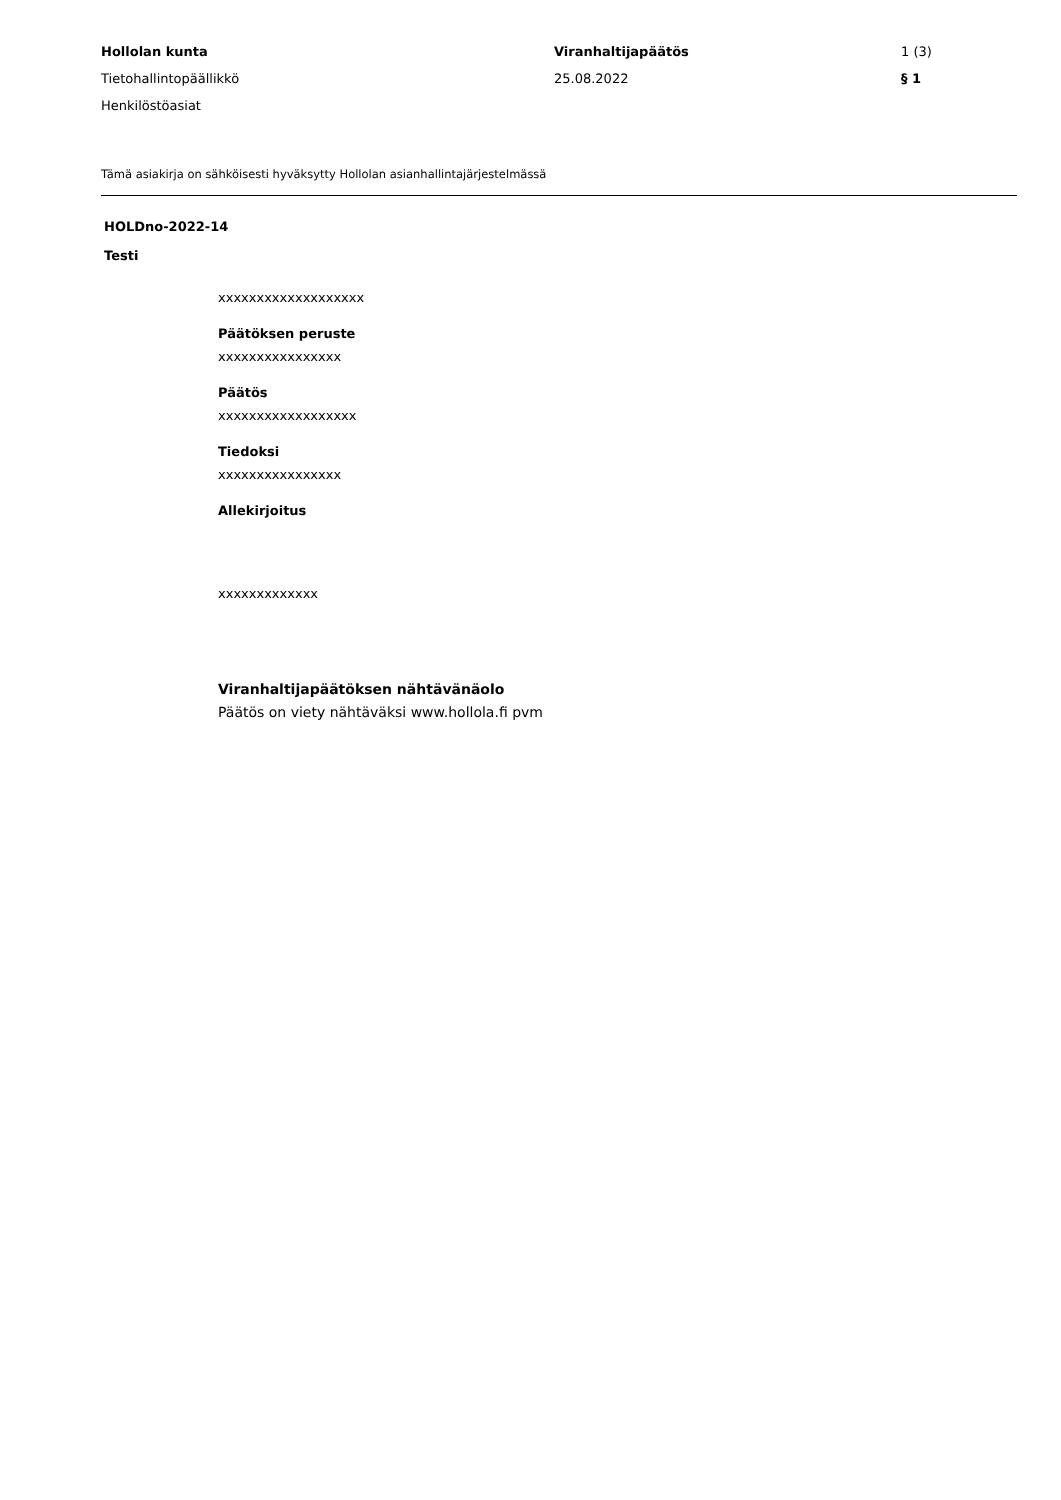Hollolan kunta
Tietohallintopäällikkö
Henkilöstöasiat
Viranhaltijapäätös
25.08.2022
1 (3)
§ 1
Tämä asiakirja on sähköisesti hyväksytty Hollolan asianhallintajärjestelmässä
HOLDno-2022-14
Testi
xxxxxxxxxxxxxxxxxxx
Päätöksen peruste
xxxxxxxxxxxxxxxx
Päätös
xxxxxxxxxxxxxxxxxx
Tiedoksi
xxxxxxxxxxxxxxxx
Allekirjoitus
xxxxxxxxxxxxx
Viranhaltijapäätöksen nähtävänäolo
Päätös on viety nähtäväksi www.hollola.fi pvm